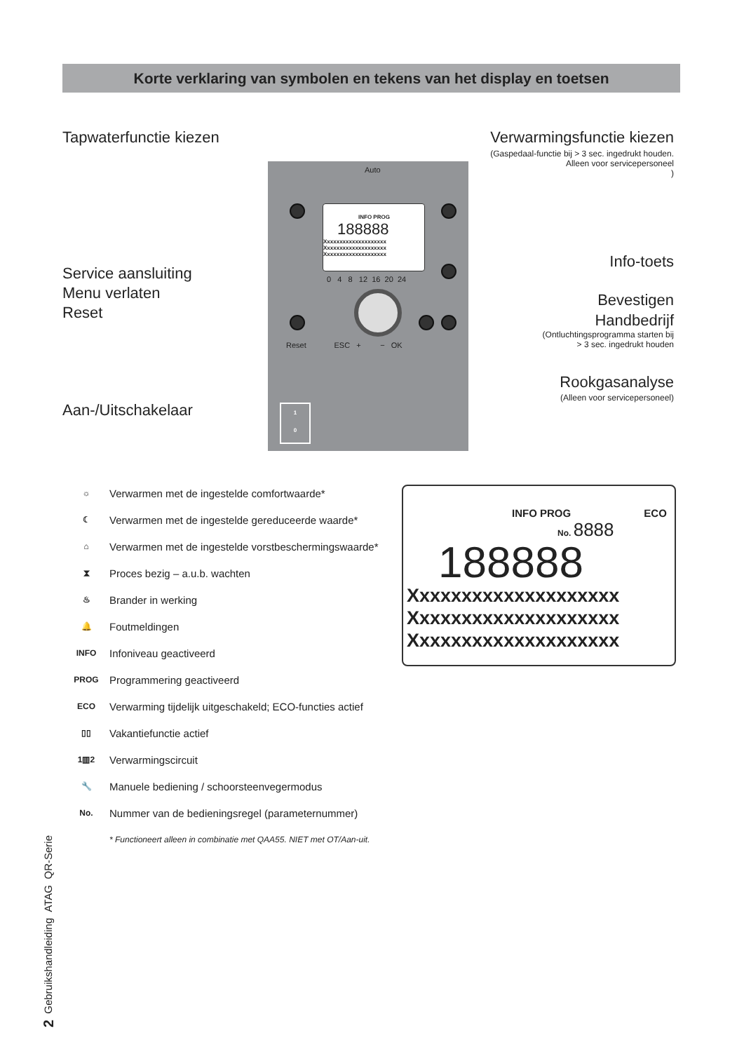Korte verklaring van symbolen en tekens van het display en toetsen
Tapwaterfunctie kiezen Verwarmingsfunctie kiezen
(Gaspedaal-functie bij > 3 sec. ingedrukt houden.
Alleen voor servicepersoneel
)
Auto
INFO PROG
188888
Xxxxxxxxxxxxxxxxxxxx
Xxxxxxxxxxxxxxxxxxxx
Xxxxxxxxxxxxxxxxxxxx
0 4 8 12 16 20 24
Reset ESC + − OK
Info-toets
Service aansluiting
Menu verlaten
Reset
Bevestigen
Handbedrijf
(Ontluchtingsprogramma starten bij
> 3 sec. ingedrukt houden
Rookgasanalyse
(Alleen voor servicepersoneel)
Aan-/Uitschakelaar
1
0
☼ Verwarmen met de ingestelde comfortwaarde*
☾ Verwarmen met de ingestelde gereduceerde waarde*
⌂ Verwarmen met de ingestelde vorstbeschermingswaarde*
⧗ Proces bezig – a.u.b. wachten
♨ Brander in werking
🔔 Foutmeldingen
INFO Infoniveau geactiveerd
PROG Programmering geactiveerd
ECO Verwarming tijdelijk uitgeschakeld; ECO-functies actief
▯▯ Vakantiefunctie actief
1▥2 Verwarmingscircuit
🔧 Manuele bediening / schoorsteenvegermodus
No. Nummer van de bedieningsregel (parameternummer)
* Functioneert alleen in combinatie met QAA55. NIET met OT/Aan-uit.
INFO PROG ECO
No. 8888
188888
Xxxxxxxxxxxxxxxxxxxx
Xxxxxxxxxxxxxxxxxxxx
Xxxxxxxxxxxxxxxxxxxx
2 Gebruikshandleiding ATAG QR-Serie